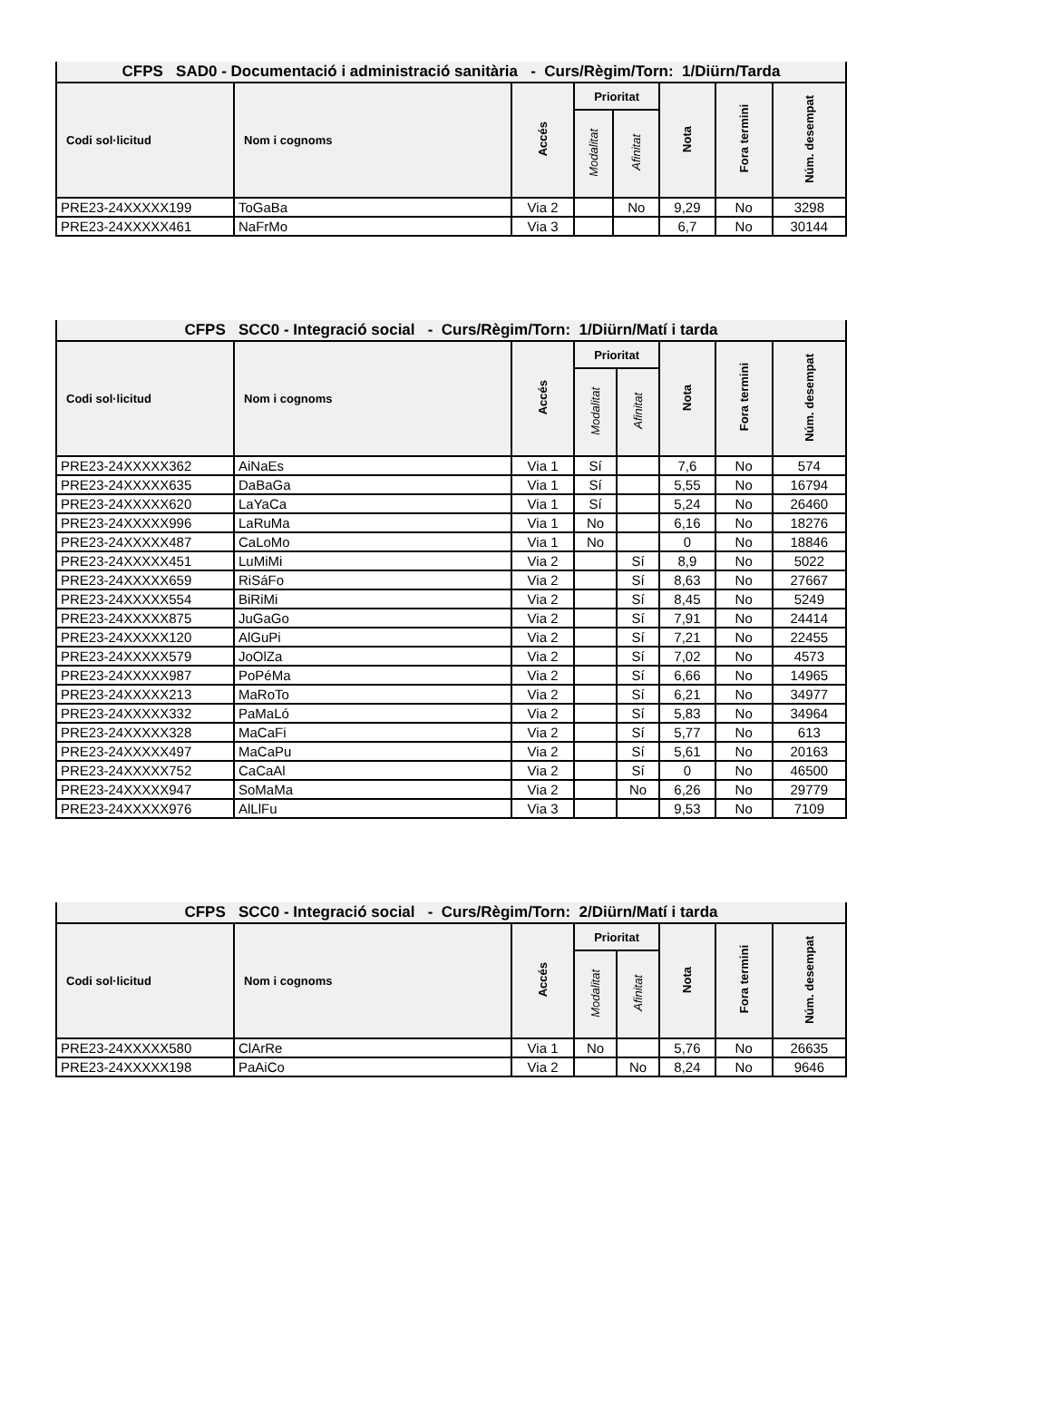| CFPS SAD0 - Documentació i administració sanitària - Curs/Règim/Torn: 1/Diürn/Tarda | | | | | | | |
| --- | --- | --- | --- | --- | --- | --- | --- |
| Codi sol·licitud | Nom i cognoms | Accés | Prioritat | | Nota | Fora termini | Núm. desempat |
| | | | Modalitat | Afinitat | | | |
| PRE23-24XXXXX199 | ToGaBa | Via 2 | | No | 9,29 | No | 3298 |
| PRE23-24XXXXX461 | NaFrMo | Via 3 | | | 6,7 | No | 30144 |
| CFPS SCC0 - Integració social - Curs/Règim/Torn: 1/Diürn/Matí i tarda | | | | | | | |
| --- | --- | --- | --- | --- | --- | --- | --- |
| Codi sol·licitud | Nom i cognoms | Accés | Prioritat | | Nota | Fora termini | Núm. desempat |
| | | | Modalitat | Afinitat | | | |
| PRE23-24XXXXX362 | AiNaEs | Via 1 | Sí | | 7,6 | No | 574 |
| PRE23-24XXXXX635 | DaBaGa | Via 1 | Sí | | 5,55 | No | 16794 |
| PRE23-24XXXXX620 | LaYaCa | Via 1 | Sí | | 5,24 | No | 26460 |
| PRE23-24XXXXX996 | LaRuMa | Via 1 | No | | 6,16 | No | 18276 |
| PRE23-24XXXXX487 | CaLoMo | Via 1 | No | | 0 | No | 18846 |
| PRE23-24XXXXX451 | LuMiMi | Via 2 | | Sí | 8,9 | No | 5022 |
| PRE23-24XXXXX659 | RiSáFo | Via 2 | | Sí | 8,63 | No | 27667 |
| PRE23-24XXXXX554 | BiRiMi | Via 2 | | Sí | 8,45 | No | 5249 |
| PRE23-24XXXXX875 | JuGaGo | Via 2 | | Sí | 7,91 | No | 24414 |
| PRE23-24XXXXX120 | AlGuPi | Via 2 | | Sí | 7,21 | No | 22455 |
| PRE23-24XXXXX579 | JoOlZa | Via 2 | | Sí | 7,02 | No | 4573 |
| PRE23-24XXXXX987 | PoPéMa | Via 2 | | Sí | 6,66 | No | 14965 |
| PRE23-24XXXXX213 | MaRoTo | Via 2 | | Sí | 6,21 | No | 34977 |
| PRE23-24XXXXX332 | PaMaLó | Via 2 | | Sí | 5,83 | No | 34964 |
| PRE23-24XXXXX328 | MaCaFi | Via 2 | | Sí | 5,77 | No | 613 |
| PRE23-24XXXXX497 | MaCaPu | Via 2 | | Sí | 5,61 | No | 20163 |
| PRE23-24XXXXX752 | CaCaAl | Via 2 | | Sí | 0 | No | 46500 |
| PRE23-24XXXXX947 | SoMaMa | Via 2 | | No | 6,26 | No | 29779 |
| PRE23-24XXXXX976 | AlLlFu | Via 3 | | | 9,53 | No | 7109 |
| CFPS SCC0 - Integració social - Curs/Règim/Torn: 2/Diürn/Matí i tarda | | | | | | | |
| --- | --- | --- | --- | --- | --- | --- | --- |
| Codi sol·licitud | Nom i cognoms | Accés | Prioritat | | Nota | Fora termini | Núm. desempat |
| | | | Modalitat | Afinitat | | | |
| PRE23-24XXXXX580 | ClArRe | Via 1 | No | | 5,76 | No | 26635 |
| PRE23-24XXXXX198 | PaAiCo | Via 2 | | No | 8,24 | No | 9646 |